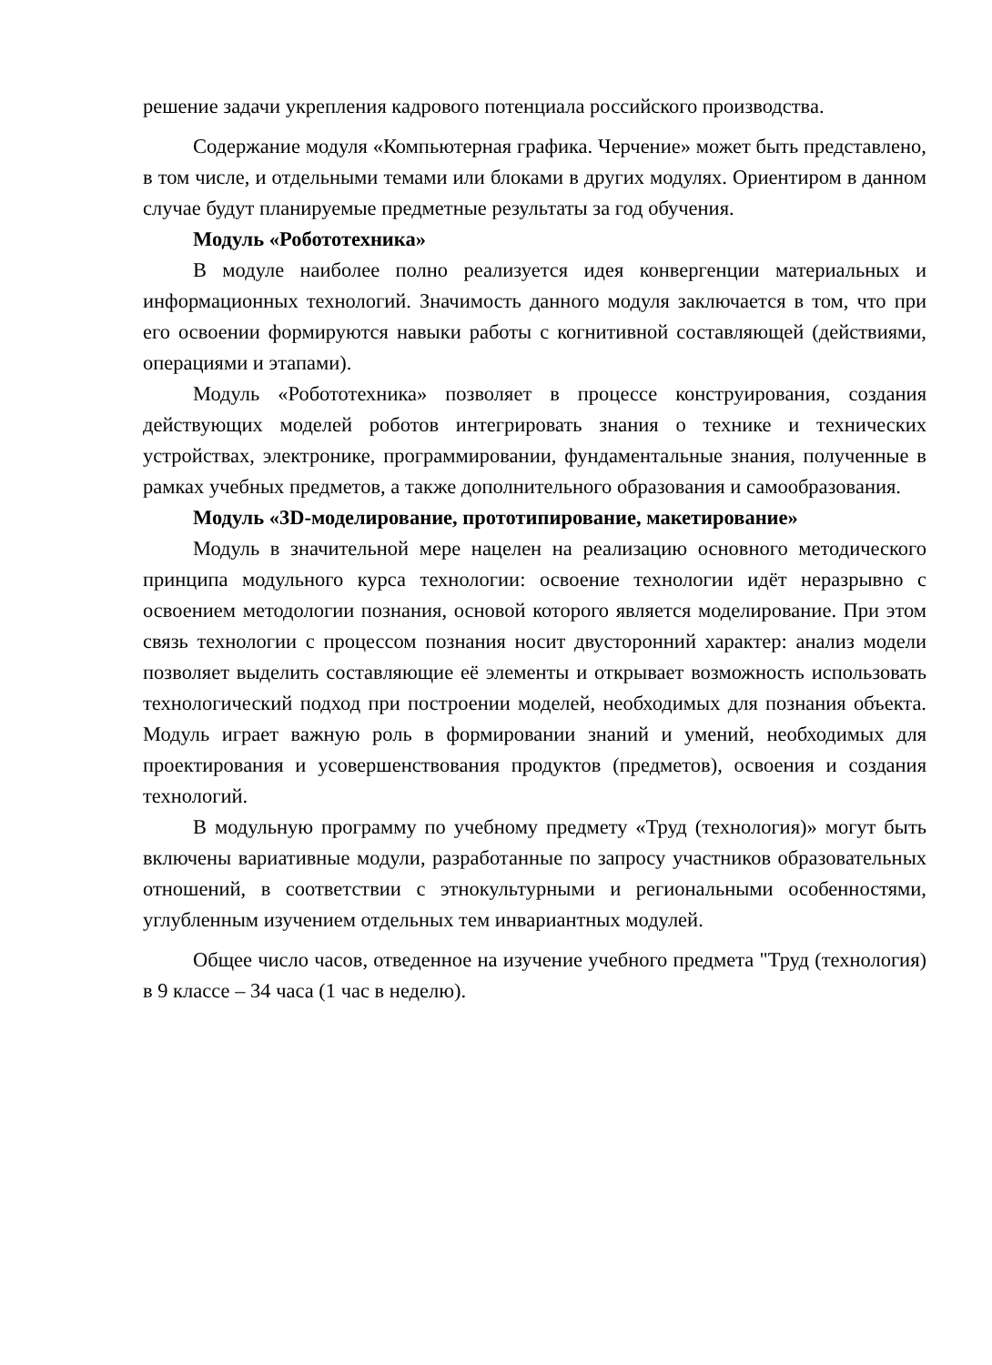решение задачи укрепления кадрового потенциала российского производства.
Содержание модуля «Компьютерная графика. Черчение» может быть представлено, в том числе, и отдельными темами или блоками в других модулях. Ориентиром в данном случае будут планируемые предметные результаты за год обучения.
Модуль «Робототехника»
В модуле наиболее полно реализуется идея конвергенции материальных и информационных технологий. Значимость данного модуля заключается в том, что при его освоении формируются навыки работы с когнитивной составляющей (действиями, операциями и этапами).
Модуль «Робототехника» позволяет в процессе конструирования, создания действующих моделей роботов интегрировать знания о технике и технических устройствах, электронике, программировании, фундаментальные знания, полученные в рамках учебных предметов, а также дополнительного образования и самообразования.
Модуль «3D-моделирование, прототипирование, макетирование»
Модуль в значительной мере нацелен на реализацию основного методического принципа модульного курса технологии: освоение технологии идёт неразрывно с освоением методологии познания, основой которого является моделирование. При этом связь технологии с процессом познания носит двусторонний характер: анализ модели позволяет выделить составляющие её элементы и открывает возможность использовать технологический подход при построении моделей, необходимых для познания объекта. Модуль играет важную роль в формировании знаний и умений, необходимых для проектирования и усовершенствования продуктов (предметов), освоения и создания технологий.
В модульную программу по учебному предмету «Труд (технология)» могут быть включены вариативные модули, разработанные по запросу участников образовательных отношений, в соответствии с этнокультурными и региональными особенностями, углубленным изучением отдельных тем инвариантных модулей.
Общее число часов, отведенное на изучение учебного предмета "Труд (технология) в 9 классе – 34 часа (1 час в неделю).